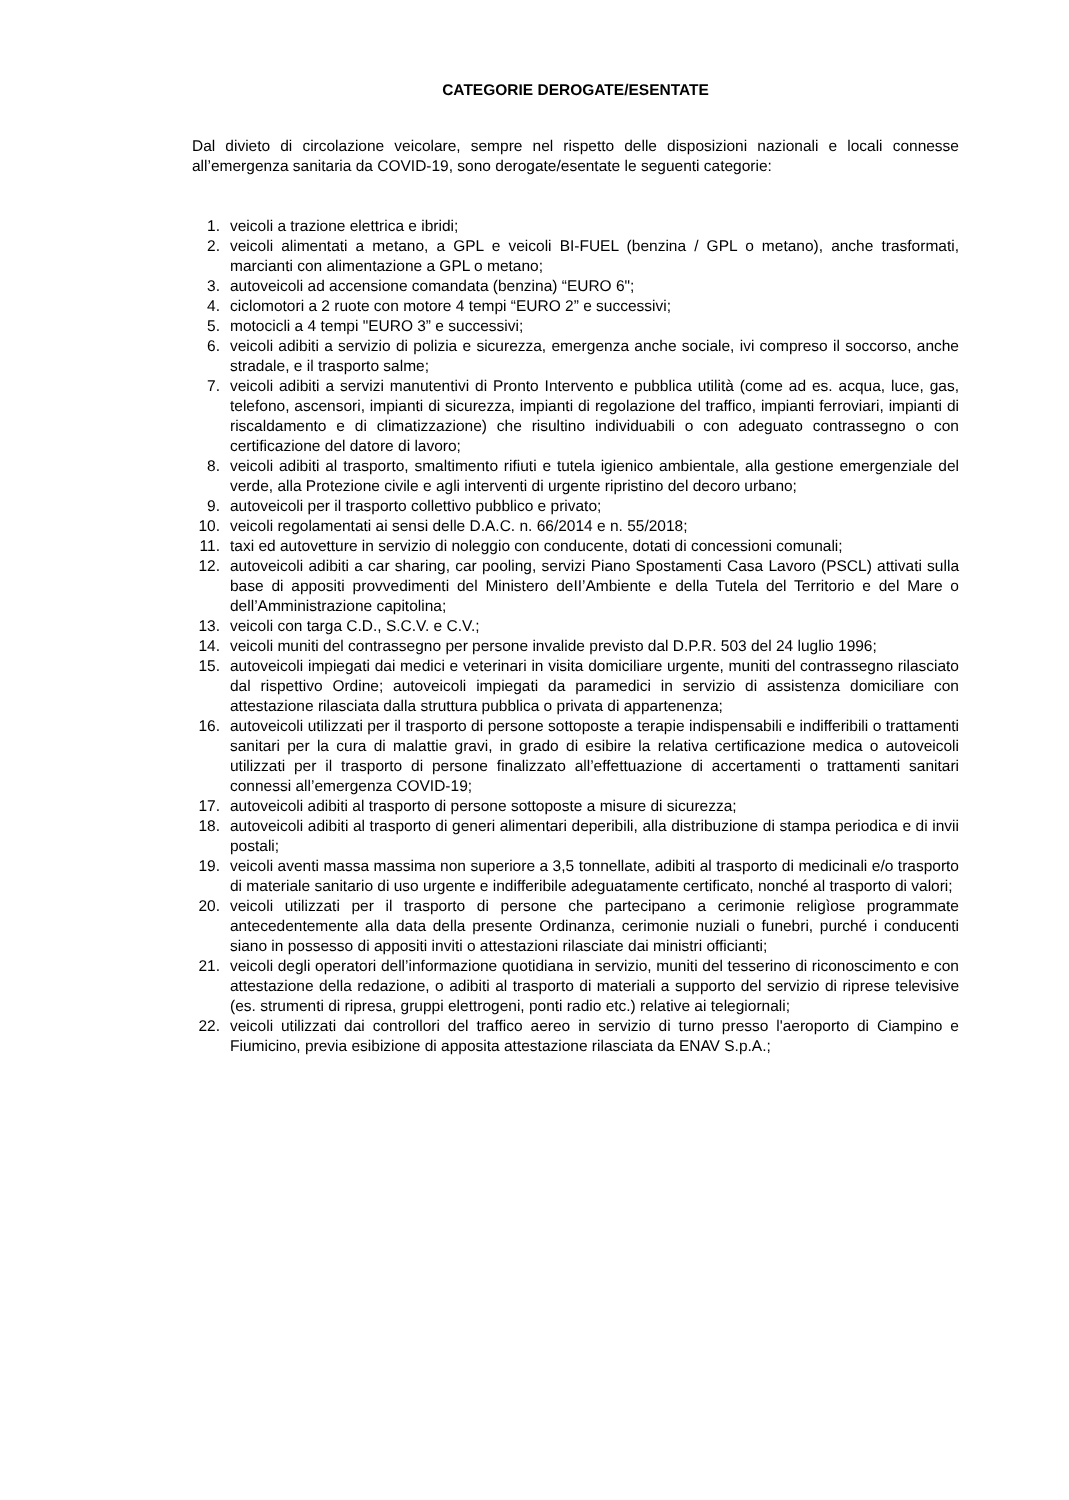CATEGORIE DEROGATE/ESENTATE
Dal divieto di circolazione veicolare, sempre nel rispetto delle disposizioni nazionali e locali connesse all’emergenza sanitaria da COVID-19, sono derogate/esentate le seguenti categorie:
1. veicoli a trazione elettrica e ibridi;
2. veicoli alimentati a metano, a GPL e veicoli BI-FUEL (benzina / GPL o metano), anche trasformati, marcianti con alimentazione a GPL o metano;
3. autoveicoli ad accensione comandata (benzina) “EURO 6";
4. ciclomotori a 2 ruote con motore 4 tempi “EURO 2” e successivi;
5. motocicli a 4 tempi "EURO 3” e successivi;
6. veicoli adibiti a servizio di polizia e sicurezza, emergenza anche sociale, ivi compreso il soccorso, anche stradale, e il trasporto salme;
7. veicoli adibiti a servizi manutentivi di Pronto Intervento e pubblica utilità (come ad es. acqua, luce, gas, telefono, ascensori, impianti di sicurezza, impianti di regolazione del traffico, impianti ferroviari, impianti di riscaldamento e di climatizzazione) che risultino individuabili o con adeguato contrassegno o con certificazione del datore di lavoro;
8. veicoli adibiti al trasporto, smaltimento rifiuti e tutela igienico ambientale, alla gestione emergenziale del verde, alla Protezione civile e agli interventi di urgente ripristino del decoro urbano;
9. autoveicoli per il trasporto collettivo pubblico e privato;
10. veicoli regolamentati ai sensi delle D.A.C. n. 66/2014 e n. 55/2018;
11. taxi ed autovetture in servizio di noleggio con conducente, dotati di concessioni comunali;
12. autoveicoli adibiti a car sharing, car pooling, servizi Piano Spostamenti Casa Lavoro (PSCL) attivati sulla base di appositi provvedimenti del Ministero deII’Ambiente e della Tutela del Territorio e del Mare o dell’Amministrazione capitolina;
13. veicoli con targa C.D., S.C.V. e C.V.;
14. veicoli muniti del contrassegno per persone invalide previsto dal D.P.R. 503 del 24 luglio 1996;
15. autoveicoli impiegati dai medici e veterinari in visita domiciliare urgente, muniti del contrassegno rilasciato dal rispettivo Ordine; autoveicoli impiegati da paramedici in servizio di assistenza domiciliare con attestazione rilasciata dalla struttura pubblica o privata di appartenenza;
16. autoveicoli utilizzati per il trasporto di persone sottoposte a terapie indispensabili e indifferibili o trattamenti sanitari per la cura di malattie gravi, in grado di esibire la relativa certificazione medica o autoveicoli utilizzati per il trasporto di persone finalizzato all’effettuazione di accertamenti o trattamenti sanitari connessi all’emergenza COVID-19;
17. autoveicoli adibiti al trasporto di persone sottoposte a misure di sicurezza;
18. autoveicoli adibiti al trasporto di generi alimentari deperibili, alla distribuzione di stampa periodica e di invii postali;
19. veicoli aventi massa massima non superiore a 3,5 tonnellate, adibiti al trasporto di medicinali e/o trasporto di materiale sanitario di uso urgente e indifferibile adeguatamente certificato, nonché al trasporto di valori;
20. veicoli utilizzati per il trasporto di persone che partecipano a cerimonie religìose programmate antecedentemente alla data della presente Ordinanza, cerimonie nuziali o funebri, purché i conducenti siano in possesso di appositi inviti o attestazioni rilasciate dai ministri officianti;
21. veicoli degli operatori dell’informazione quotidiana in servizio, muniti del tesserino di riconoscimento e con attestazione della redazione, o adibiti al trasporto di materiali a supporto del servizio di riprese televisive (es. strumenti di ripresa, gruppi elettrogeni, ponti radio etc.) relative ai telegiornali;
22. veicoli utilizzati dai controllori del traffico aereo in servizio di turno presso l'aeroporto di Ciampino e Fiumicino, previa esibizione di apposita attestazione rilasciata da ENAV S.p.A.;